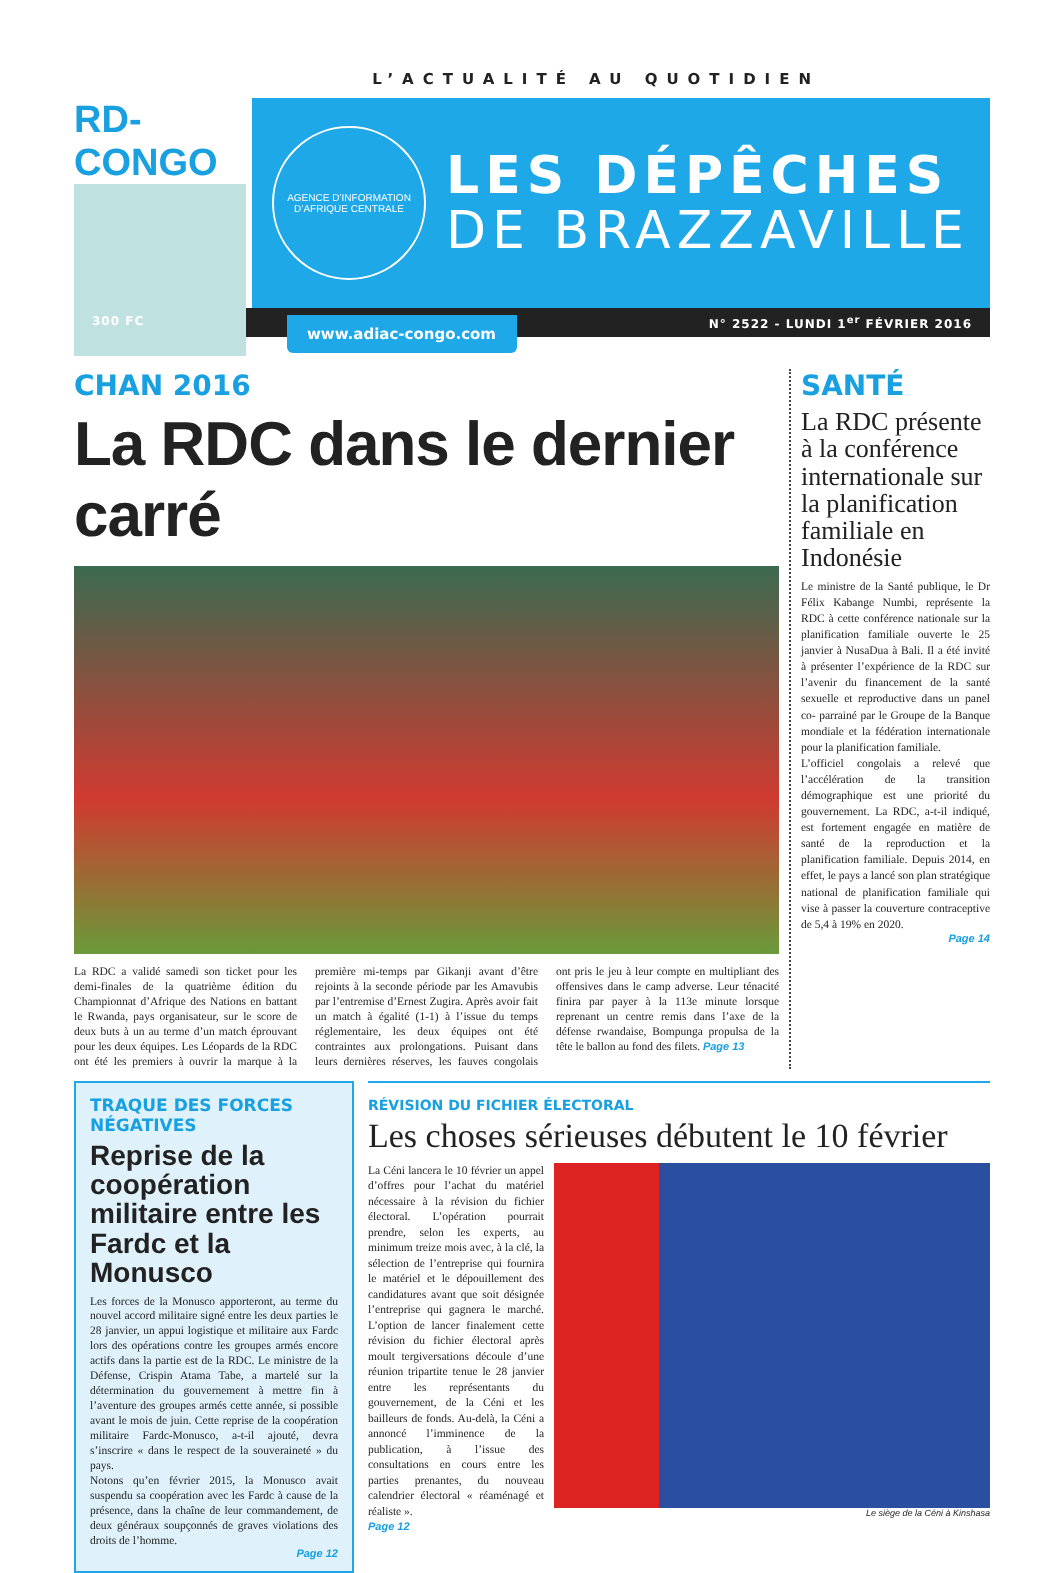L’ACTUALITÉ AU QUOTIDIEN
RD-CONGO
AGENCE D’INFORMATION D’AFRIQUE CENTRALE
LES DÉPÊCHES
DE BRAZZAVILLE
300 FC N° 2522 - LUNDI 1<sup>er</sup> FÉVRIER 2016
www.adiac-congo.com
CHAN 2016
La RDC dans le dernier carré
La RDC a validé samedi son ticket pour les demi-finales de la quatrième édition du Championnat d’Afrique des Nations en battant le Rwanda, pays organisateur, sur le score de deux buts à un au terme d’un match éprouvant pour les deux équipes. Les Léopards de la RDC ont été les premiers à ouvrir la marque à la première mi-temps par Gikanji avant d’être rejoints à la seconde période par les Amavubis par l’entremise d’Ernest Zugira. Après avoir fait un match à égalité (1-1) à l’issue du temps réglementaire, les deux équipes ont été contraintes aux prolongations. Puisant dans leurs dernières réserves, les fauves congolais ont pris le jeu à leur compte en multipliant des offensives dans le camp adverse. Leur ténacité finira par payer à la 113e minute lorsque reprenant un centre remis dans l’axe de la défense rwandaise, Bompunga propulsa de la tête le ballon au fond des filets. Page 13
SANTÉ
La RDC présente à la conférence internationale sur la planification familiale en Indonésie
Le ministre de la Santé publique, le Dr Félix Kabange Numbi, représente la RDC à cette conférence nationale sur la planification familiale ouverte le 25 janvier à NusaDua à Bali. Il a été invité à présenter l’expérience de la RDC sur l’avenir du financement de la santé sexuelle et reproductive dans un panel co- parrainé par le Groupe de la Banque mondiale et la fédération internationale pour la planification familiale.
L’officiel congolais a relevé que l’accélération de la transition démographique est une priorité du gouvernement. La RDC, a-t-il indiqué, est fortement engagée en matière de santé de la reproduction et la planification familiale. Depuis 2014, en effet, le pays a lancé son plan stratégique national de planification familiale qui vise à passer la couverture contraceptive de 5,4 à 19% en 2020.
Page 14
TRAQUE DES FORCES NÉGATIVES
Reprise de la coopération militaire entre les Fardc et la Monusco
Les forces de la Monusco apporteront, au terme du nouvel accord militaire signé entre les deux parties le 28 janvier, un appui logistique et militaire aux Fardc lors des opérations contre les groupes armés encore actifs dans la partie est de la RDC. Le ministre de la Défense, Crispin Atama Tabe, a martelé sur la détermination du gouvernement à mettre fin à l’aventure des groupes armés cette année, si possible avant le mois de juin. Cette reprise de la coopération militaire Fardc-Monusco, a-t-il ajouté, devra s’inscrire « dans le respect de la souveraineté » du pays.
Notons qu’en février 2015, la Monusco avait suspendu sa coopération avec les Fardc à cause de la présence, dans la chaîne de leur commandement, de deux généraux soupçonnés de graves violations des droits de l’homme.
Page 12
RÉVISION DU FICHIER ÉLECTORAL
Les choses sérieuses débutent le 10 février
La Céni lancera le 10 février un appel d’offres pour l’achat du matériel nécessaire à la révision du fichier électoral. L’opération pourrait prendre, selon les experts, au minimum treize mois avec, à la clé, la sélection de l’entreprise qui fournira le matériel et le dépouillement des candidatures avant que soit désignée l’entreprise qui gagnera le marché. L’option de lancer finalement cette révision du fichier électoral après moult tergiversations découle d’une réunion tripartite tenue le 28 janvier entre les représentants du gouvernement, de la Céni et les bailleurs de fonds. Au-delà, la Céni a annoncé l’imminence de la publication, à l’issue des consultations en cours entre les parties prenantes, du nouveau calendrier électoral « réaménagé et réaliste ».
Page 12
Le siège de la Céni à Kinshasa